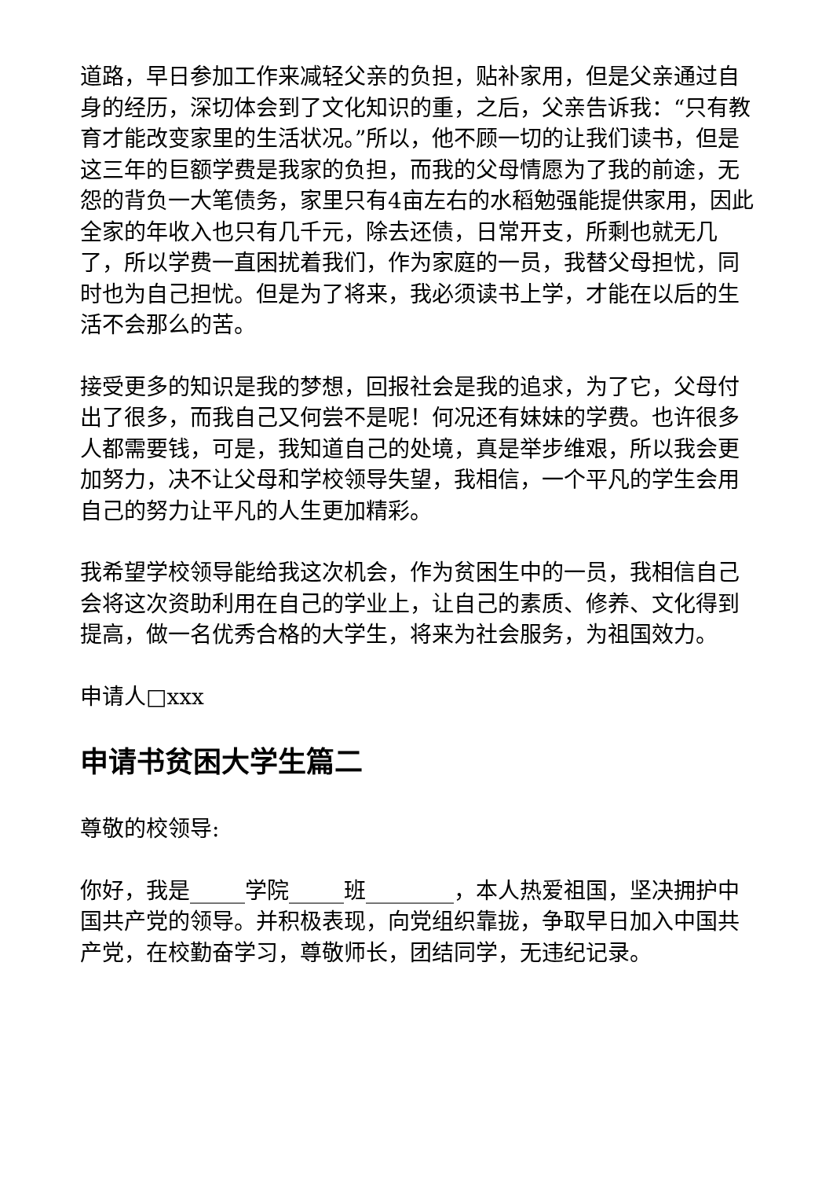道路，早日参加工作来减轻父亲的负担，贴补家用，但是父亲通过自身的经历，深切体会到了文化知识的重，之后，父亲告诉我：“只有教育才能改变家里的生活状况。”所以，他不顾一切的让我们读书，但是这三年的巨额学费是我家的负担，而我的父母情愿为了我的前途，无怨的背负一大笔债务，家里只有4亩左右的水稻勉强能提供家用，因此全家的年收入也只有几千元，除去还债，日常开支，所剩也就无几了，所以学费一直困扰着我们，作为家庭的一员，我替父母担忧，同时也为自己担忧。但是为了将来，我必须读书上学，才能在以后的生活不会那么的苦。
接受更多的知识是我的梦想，回报社会是我的追求，为了它，父母付出了很多，而我自己又何尝不是呢！何况还有妹妹的学费。也许很多人都需要钱，可是，我知道自己的处境，真是举步维艰，所以我会更加努力，决不让父母和学校领导失望，我相信，一个平凡的学生会用自己的努力让平凡的人生更加精彩。
我希望学校领导能给我这次机会，作为贫困生中的一员，我相信自己会将这次资助利用在自己的学业上，让自己的素质、修养、文化得到提高，做一名优秀合格的大学生，将来为社会服务，为祖国效力。
申请人□xxx
申请书贫困大学生篇二
尊敬的校领导:
你好，我是_____学院_____班________，本人热爱祖国，坚决拥护中国共产党的领导。并积极表现，向党组织靠拢，争取早日加入中国共产党，在校勤奋学习，尊敬师长，团结同学，无违纪记录。